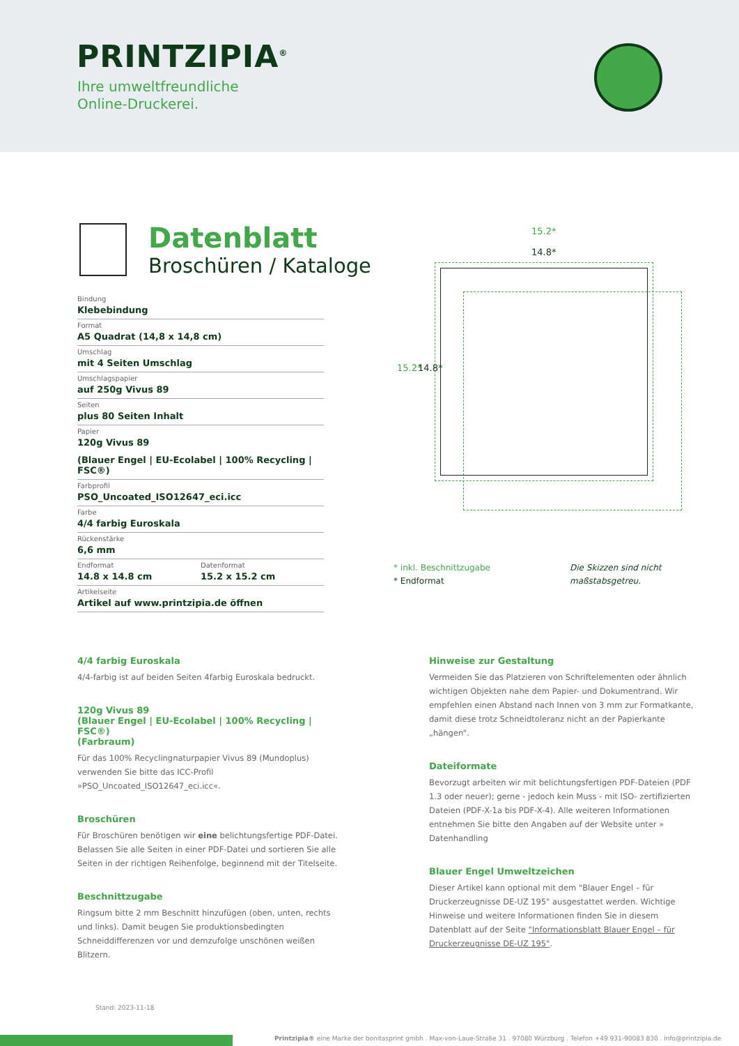PRINTZIPIA<sup>®</sup>
Ihre umweltfreundliche
Online-Druckerei.
Datenblatt
Broschüren / Kataloge
Bindung
Klebebindung
Format
A5 Quadrat (14,8 x 14,8 cm)
Umschlag
mit 4 Seiten Umschlag
Umschlagspapier
auf 250g Vivus 89
Seiten
plus 80 Seiten Inhalt
Papier
120g Vivus 89
(Blauer Engel | EU-Ecolabel | 100% Recycling | FSC®)
Farbprofil
PSO_Uncoated_ISO12647_eci.icc
Farbe
4/4 farbig Euroskala
Rückenstärke
6,6 mm
Endformat
14.8 x 14.8 cm
Datenformat
15.2 x 15.2 cm
Artikelseite
Artikel auf www.printzipia.de öffnen
15.2*
14.8*
15.2* 14.8*
* inkl. Beschnittzugabe
* Endformat
Die Skizzen sind nicht
maßstabsgetreu.
4/4 farbig Euroskala
4/4-farbig ist auf beiden Seiten 4farbig Euroskala bedruckt.
120g Vivus 89
(Blauer Engel | EU-Ecolabel | 100% Recycling | FSC®)
(Farbraum)
Für das 100% Recyclingnaturpapier Vivus 89 (Mundoplus) verwenden Sie bitte das ICC-Profil »PSO_Uncoated_ISO12647_eci.icc«.
Broschüren
Für Broschüren benötigen wir eine belichtungsfertige PDF-Datei. Belassen Sie alle Seiten in einer PDF-Datei und sortieren Sie alle Seiten in der richtigen Reihenfolge, beginnend mit der Titelseite.
Beschnittzugabe
Ringsum bitte 2 mm Beschnitt hinzufügen (oben, unten, rechts und links). Damit beugen Sie produktionsbedingten Schneiddifferenzen vor und demzufolge unschönen weißen Blitzern.
Hinweise zur Gestaltung
Vermeiden Sie das Platzieren von Schriftelementen oder ähnlich wichtigen Objekten nahe dem Papier- und Dokumentrand. Wir empfehlen einen Abstand nach Innen von 3 mm zur Formatkante, damit diese trotz Schneidtoleranz nicht an der Papierkante „hängen“.
Dateiformate
Bevorzugt arbeiten wir mit belichtungsfertigen PDF-Dateien (PDF 1.3 oder neuer); gerne - jedoch kein Muss - mit ISO- zertifizierten Dateien (PDF-X-1a bis PDF-X-4). Alle weiteren Informationen entnehmen Sie bitte den Angaben auf der Website unter » Datenhandling
Blauer Engel Umweltzeichen
Dieser Artikel kann optional mit dem "Blauer Engel – für Druckerzeugnisse DE-UZ 195" ausgestattet werden. Wichtige Hinweise und weitere Informationen finden Sie in diesem Datenblatt auf der Seite "Informationsblatt Blauer Engel – für Druckerzeugnisse DE-UZ 195".
Stand: 2023-11-18
Printzipia® eine Marke der bonitasprint gmbh . Max-von-Laue-Straße 31 . 97080 Würzburg . Telefon +49 931-90083 830 . info@printzipia.de